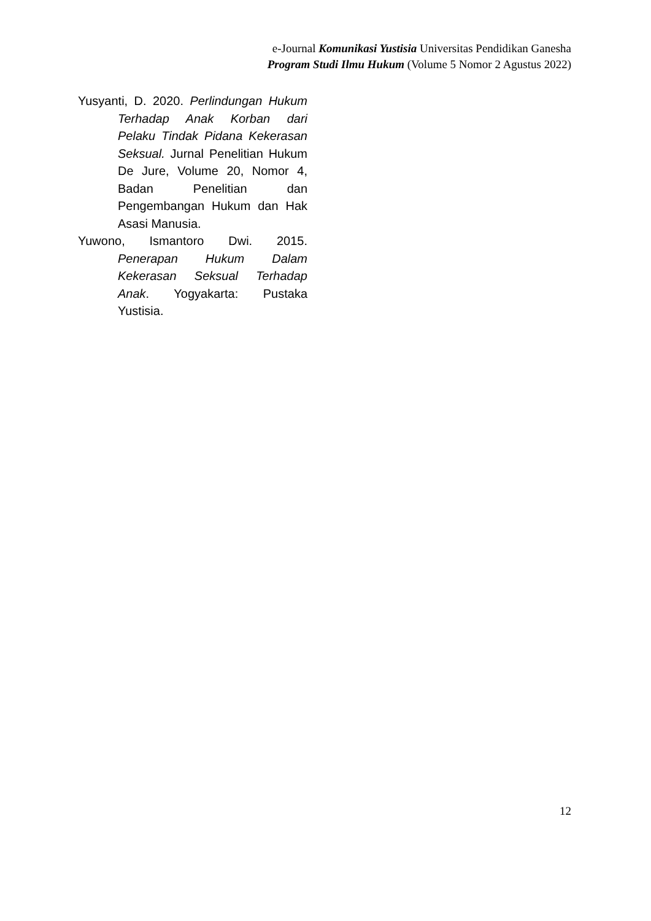e-Journal Komunikasi Yustisia Universitas Pendidikan Ganesha
Program Studi Ilmu Hukum (Volume 5 Nomor 2 Agustus 2022)
Yusyanti, D. 2020. Perlindungan Hukum Terhadap Anak Korban dari Pelaku Tindak Pidana Kekerasan Seksual. Jurnal Penelitian Hukum De Jure, Volume 20, Nomor 4, Badan Penelitian dan Pengembangan Hukum dan Hak Asasi Manusia.
Yuwono, Ismantoro Dwi. 2015. Penerapan Hukum Dalam Kekerasan Seksual Terhadap Anak. Yogyakarta: Pustaka Yustisia.
12